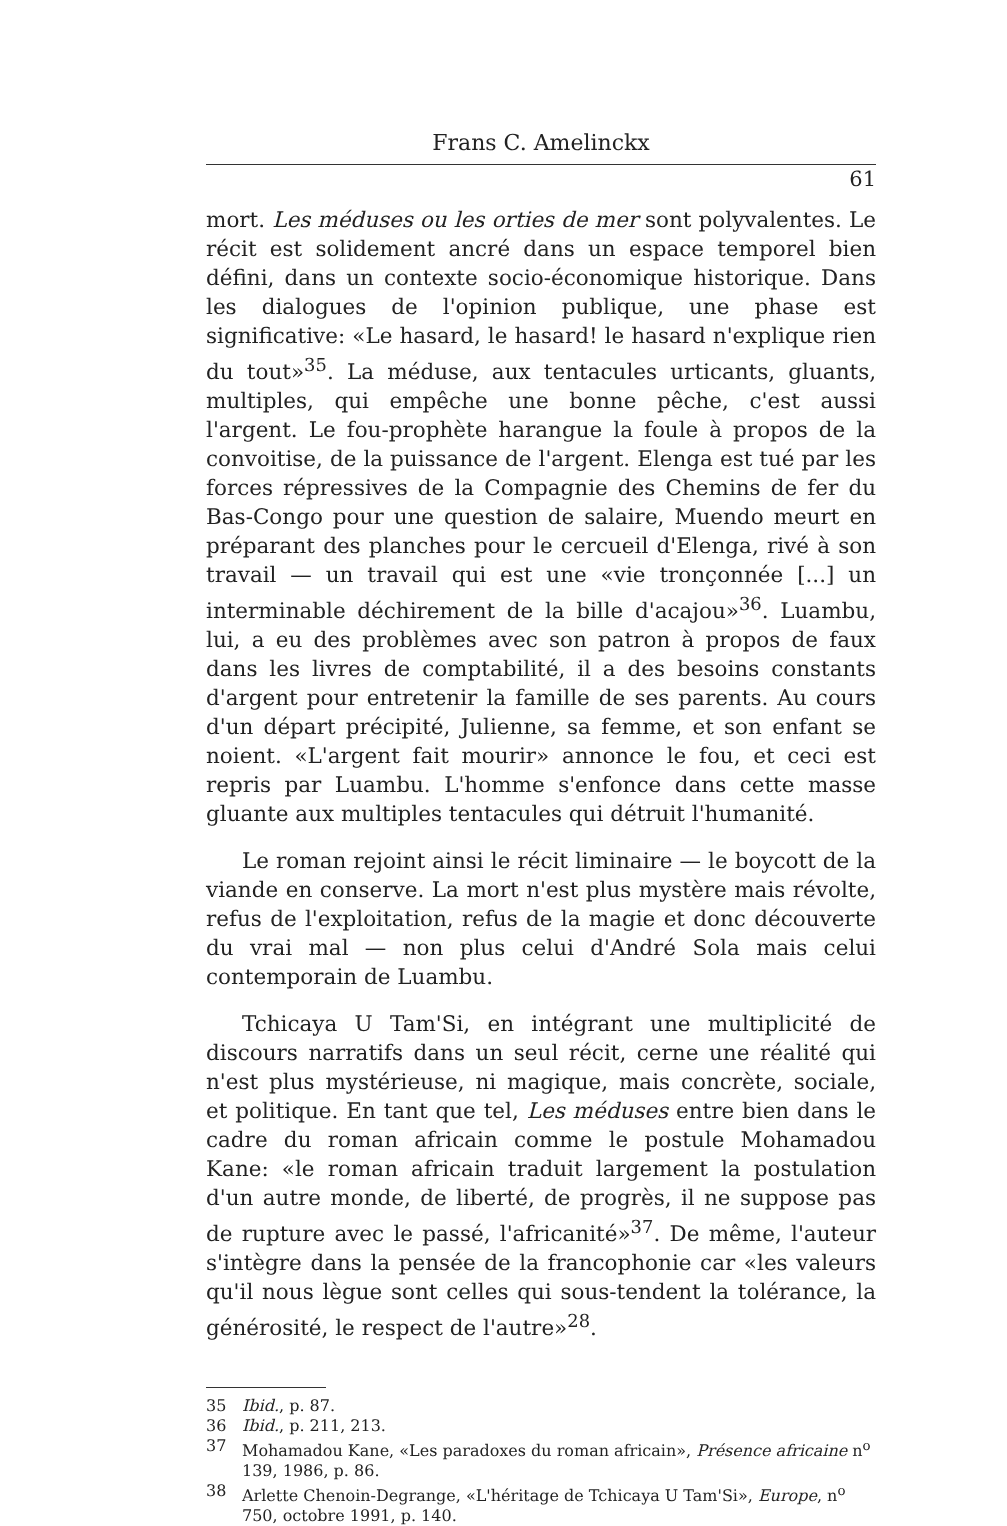Frans C. Amelinckx
61
mort. Les méduses ou les orties de mer sont polyvalentes. Le récit est solidement ancré dans un espace temporel bien défini, dans un contexte socio-économique historique. Dans les dialogues de l'opinion publique, une phase est significative: «Le hasard, le hasard! le hasard n'explique rien du tout»<sup>35</sup>. La méduse, aux tentacules urticants, gluants, multiples, qui empêche une bonne pêche, c'est aussi l'argent. Le fou-prophète harangue la foule à propos de la convoitise, de la puissance de l'argent. Elenga est tué par les forces répressives de la Compagnie des Chemins de fer du Bas-Congo pour une question de salaire, Muendo meurt en préparant des planches pour le cercueil d'Elenga, rivé à son travail — un travail qui est une «vie tronçonnée [...] un interminable déchirement de la bille d'acajou»<sup>36</sup>. Luambu, lui, a eu des problèmes avec son patron à propos de faux dans les livres de comptabilité, il a des besoins constants d'argent pour entretenir la famille de ses parents. Au cours d'un départ précipité, Julienne, sa femme, et son enfant se noient. «L'argent fait mourir» annonce le fou, et ceci est repris par Luambu. L'homme s'enfonce dans cette masse gluante aux multiples tentacules qui détruit l'humanité.
Le roman rejoint ainsi le récit liminaire — le boycott de la viande en conserve. La mort n'est plus mystère mais révolte, refus de l'exploitation, refus de la magie et donc découverte du vrai mal — non plus celui d'André Sola mais celui contemporain de Luambu.
Tchicaya U Tam'Si, en intégrant une multiplicité de discours narratifs dans un seul récit, cerne une réalité qui n'est plus mystérieuse, ni magique, mais concrète, sociale, et politique. En tant que tel, Les méduses entre bien dans le cadre du roman africain comme le postule Mohamadou Kane: «le roman africain traduit largement la postulation d'un autre monde, de liberté, de progrès, il ne suppose pas de rupture avec le passé, l'africanité»<sup>37</sup>. De même, l'auteur s'intègre dans la pensée de la francophonie car «les valeurs qu'il nous lègue sont celles qui sous-tendent la tolérance, la générosité, le respect de l'autre»<sup>28</sup>.
35 Ibid., p. 87.
36 Ibid., p. 211, 213.
37 Mohamadou Kane, «Les paradoxes du roman africain», Présence africaine n<sup>o</sup> 139, 1986, p. 86.
38 Arlette Chenoin-Degrange, «L'héritage de Tchicaya U Tam'Si», Europe, n<sup>o</sup> 750, octobre 1991, p. 140.